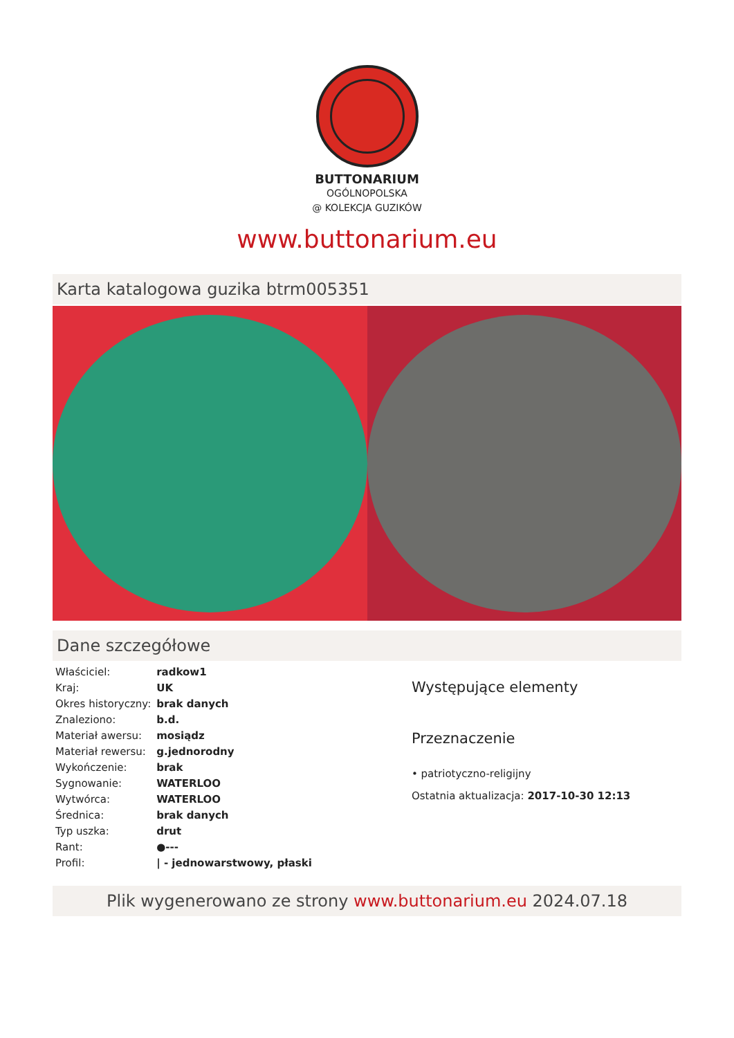BUTTONARIUM
OGÓLNOPOLSKA
@ KOLEKCJA GUZIKÓW
www.buttonarium.eu
Karta katalogowa guzika btrm005351
Dane szczegółowe
| Właściciel: | radkow1 |
| Kraj: | UK |
| Okres historyczny: | brak danych |
| Znaleziono: | b.d. |
| Materiał awersu: | mosiądz |
| Materiał rewersu: | g.jednorodny |
| Wykończenie: | brak |
| Sygnowanie: | WATERLOO |
| Wytwórca: | WATERLOO |
| Średnica: | brak danych |
| Typ uszka: | drut |
| Rant: | ●--- |
| Profil: | / - jednowarstwowy, płaski |
Występujące elementy
Przeznaczenie
• patriotyczno-religijny
Ostatnia aktualizacja: 2017-10-30 12:13
Plik wygenerowano ze strony www.buttonarium.eu 2024.07.18